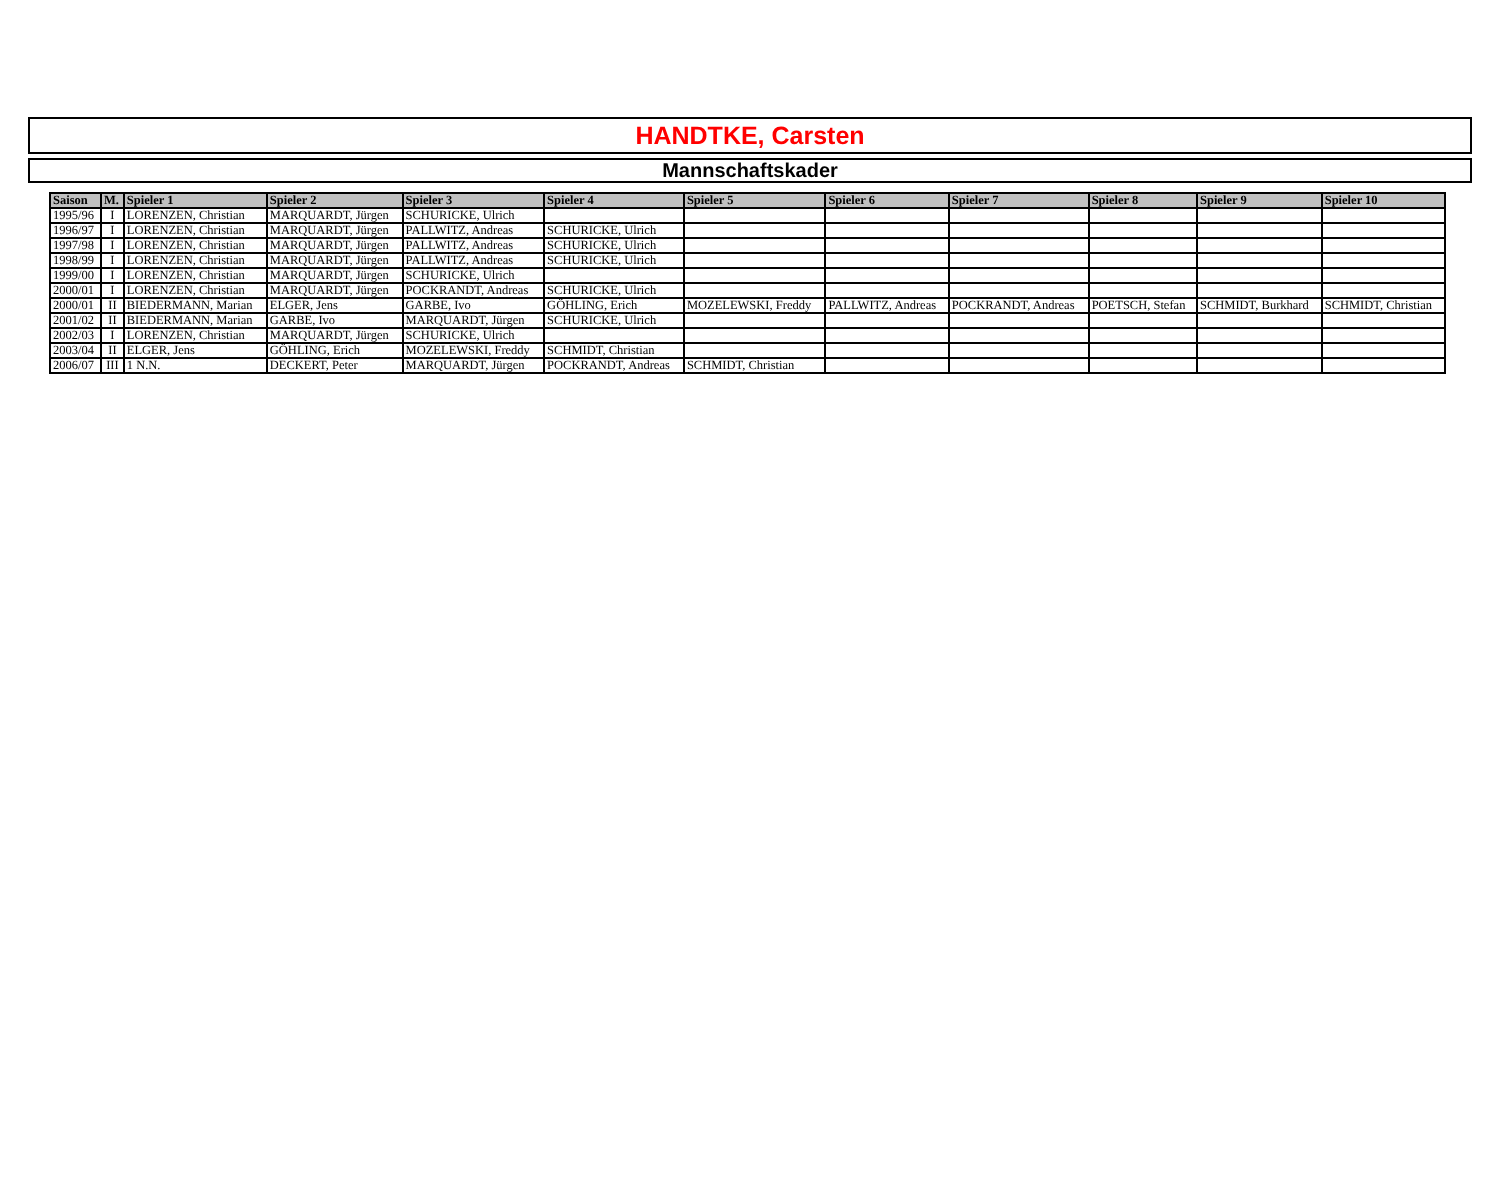HANDTKE, Carsten
Mannschaftskader
| Saison | M. | Spieler 1 | Spieler 2 | Spieler 3 | Spieler 4 | Spieler 5 | Spieler 6 | Spieler 7 | Spieler 8 | Spieler 9 | Spieler 10 |
| --- | --- | --- | --- | --- | --- | --- | --- | --- | --- | --- | --- |
| 1995/96 | I | LORENZEN, Christian | MARQUARDT, Jürgen | SCHURICKE, Ulrich | | | | | | | |
| 1996/97 | I | LORENZEN, Christian | MARQUARDT, Jürgen | PALLWITZ, Andreas | SCHURICKE, Ulrich | | | | | | |
| 1997/98 | I | LORENZEN, Christian | MARQUARDT, Jürgen | PALLWITZ, Andreas | SCHURICKE, Ulrich | | | | | | |
| 1998/99 | I | LORENZEN, Christian | MARQUARDT, Jürgen | PALLWITZ, Andreas | SCHURICKE, Ulrich | | | | | | |
| 1999/00 | I | LORENZEN, Christian | MARQUARDT, Jürgen | SCHURICKE, Ulrich | | | | | | | |
| 2000/01 | I | LORENZEN, Christian | MARQUARDT, Jürgen | POCKRANDT, Andreas | SCHURICKE, Ulrich | | | | | | |
| 2000/01 | II | BIEDERMANN, Marian | ELGER, Jens | GARBE, Ivo | GÖHLING, Erich | MOZELEWSKI, Freddy | PALLWITZ, Andreas | POCKRANDT, Andreas | POETSCH, Stefan | SCHMIDT, Burkhard | SCHMIDT, Christian |
| 2001/02 | II | BIEDERMANN, Marian | GARBE, Ivo | MARQUARDT, Jürgen | SCHURICKE, Ulrich | | | | | | |
| 2002/03 | I | LORENZEN, Christian | MARQUARDT, Jürgen | SCHURICKE, Ulrich | | | | | | | |
| 2003/04 | II | ELGER, Jens | GÖHLING, Erich | MOZELEWSKI, Freddy | SCHMIDT, Christian | | | | | | |
| 2006/07 | III | 1 N.N. | DECKERT, Peter | MARQUARDT, Jürgen | POCKRANDT, Andreas | SCHMIDT, Christian | | | | | |